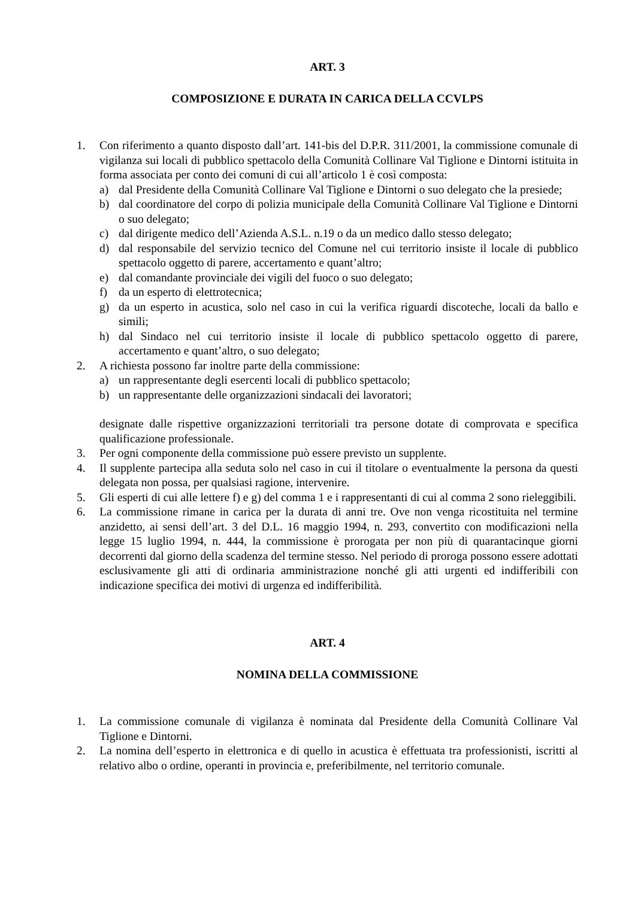ART. 3
COMPOSIZIONE E DURATA IN CARICA DELLA CCVLPS
1. Con riferimento a quanto disposto dall’art. 141-bis del D.P.R. 311/2001, la commissione comunale di vigilanza sui locali di pubblico spettacolo della Comunità Collinare Val Tiglione e Dintorni istituita in forma associata per conto dei comuni di cui all’articolo 1 è così composta:
a) dal Presidente della Comunità Collinare Val Tiglione e Dintorni o suo delegato che la presiede;
b) dal coordinatore del corpo di polizia municipale della Comunità Collinare Val Tiglione e Dintorni o suo delegato;
c) dal dirigente medico dell’Azienda A.S.L. n.19 o da un medico dallo stesso delegato;
d) dal responsabile del servizio tecnico del Comune nel cui territorio insiste il locale di pubblico spettacolo oggetto di parere, accertamento e quant’altro;
e) dal comandante provinciale dei vigili del fuoco o suo delegato;
f) da un esperto di elettrotecnica;
g) da un esperto in acustica, solo nel caso in cui la verifica riguardi discoteche, locali da ballo e simili;
h) dal Sindaco nel cui territorio insiste il locale di pubblico spettacolo oggetto di parere, accertamento e quant’altro, o suo delegato;
2. A richiesta possono far inoltre parte della commissione:
a) un rappresentante degli esercenti locali di pubblico spettacolo;
b) un rappresentante delle organizzazioni sindacali dei lavoratori;
designate dalle rispettive organizzazioni territoriali tra persone dotate di comprovata e specifica qualificazione professionale.
3. Per ogni componente della commissione può essere previsto un supplente.
4. Il supplente partecipa alla seduta solo nel caso in cui il titolare o eventualmente la persona da questi delegata non possa, per qualsiasi ragione, intervenire.
5. Gli esperti di cui alle lettere f) e g) del comma 1 e i rappresentanti di cui al comma 2 sono rieleggibili.
6. La commissione rimane in carica per la durata di anni tre. Ove non venga ricostituita nel termine anzidetto, ai sensi dell’art. 3 del D.L. 16 maggio 1994, n. 293, convertito con modificazioni nella legge 15 luglio 1994, n. 444, la commissione è prorogata per non più di quarantacinque giorni decorrenti dal giorno della scadenza del termine stesso. Nel periodo di proroga possono essere adottati esclusivamente gli atti di ordinaria amministrazione nonché gli atti urgenti ed indifferibili con indicazione specifica dei motivi di urgenza ed indifferibilità.
ART. 4
NOMINA DELLA COMMISSIONE
1. La commissione comunale di vigilanza è nominata dal Presidente della Comunità Collinare Val Tiglione e Dintorni.
2. La nomina dell’esperto in elettronica e di quello in acustica è effettuata tra professionisti, iscritti al relativo albo o ordine, operanti in provincia e, preferibilmente, nel territorio comunale.